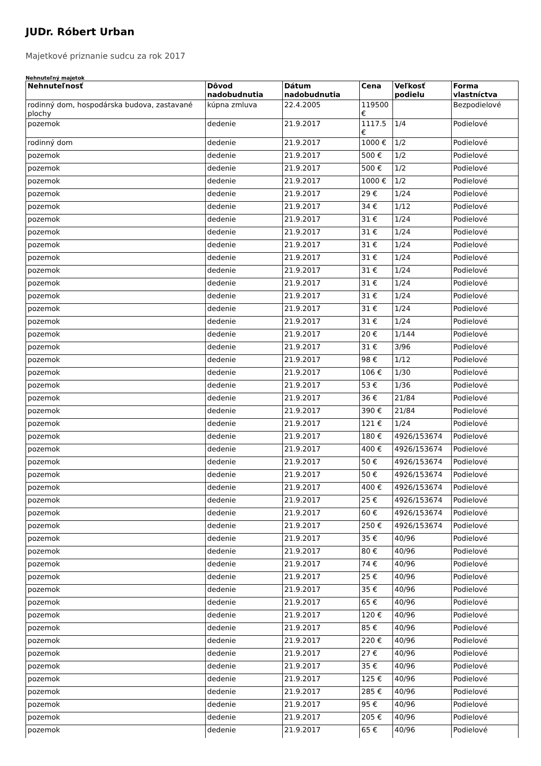JUDr. Róbert Urban
Majetkové priznanie sudcu za rok 2017
Nehnuteľný majetok
| Nehnuteľnosť | Dôvod nadobudnutia | Dátum nadobudnutia | Cena | Veľkosť podielu | Forma vlastníctva |
| --- | --- | --- | --- | --- | --- |
| rodinný dom, hospodárska budova, zastavané plochy | kúpna zmluva | 22.4.2005 | 119500 € | | Bezpodielové |
| pozemok | dedenie | 21.9.2017 | 1117.5 € | 1/4 | Podielové |
| rodinný dom | dedenie | 21.9.2017 | 1000 € | 1/2 | Podielové |
| pozemok | dedenie | 21.9.2017 | 500 € | 1/2 | Podielové |
| pozemok | dedenie | 21.9.2017 | 500 € | 1/2 | Podielové |
| pozemok | dedenie | 21.9.2017 | 1000 € | 1/2 | Podielové |
| pozemok | dedenie | 21.9.2017 | 29 € | 1/24 | Podielové |
| pozemok | dedenie | 21.9.2017 | 34 € | 1/12 | Podielové |
| pozemok | dedenie | 21.9.2017 | 31 € | 1/24 | Podielové |
| pozemok | dedenie | 21.9.2017 | 31 € | 1/24 | Podielové |
| pozemok | dedenie | 21.9.2017 | 31 € | 1/24 | Podielové |
| pozemok | dedenie | 21.9.2017 | 31 € | 1/24 | Podielové |
| pozemok | dedenie | 21.9.2017 | 31 € | 1/24 | Podielové |
| pozemok | dedenie | 21.9.2017 | 31 € | 1/24 | Podielové |
| pozemok | dedenie | 21.9.2017 | 31 € | 1/24 | Podielové |
| pozemok | dedenie | 21.9.2017 | 31 € | 1/24 | Podielové |
| pozemok | dedenie | 21.9.2017 | 31 € | 1/24 | Podielové |
| pozemok | dedenie | 21.9.2017 | 20 € | 1/144 | Podielové |
| pozemok | dedenie | 21.9.2017 | 31 € | 3/96 | Podielové |
| pozemok | dedenie | 21.9.2017 | 98 € | 1/12 | Podielové |
| pozemok | dedenie | 21.9.2017 | 106 € | 1/30 | Podielové |
| pozemok | dedenie | 21.9.2017 | 53 € | 1/36 | Podielové |
| pozemok | dedenie | 21.9.2017 | 36 € | 21/84 | Podielové |
| pozemok | dedenie | 21.9.2017 | 390 € | 21/84 | Podielové |
| pozemok | dedenie | 21.9.2017 | 121 € | 1/24 | Podielové |
| pozemok | dedenie | 21.9.2017 | 180 € | 4926/153674 | Podielové |
| pozemok | dedenie | 21.9.2017 | 400 € | 4926/153674 | Podielové |
| pozemok | dedenie | 21.9.2017 | 50 € | 4926/153674 | Podielové |
| pozemok | dedenie | 21.9.2017 | 50 € | 4926/153674 | Podielové |
| pozemok | dedenie | 21.9.2017 | 400 € | 4926/153674 | Podielové |
| pozemok | dedenie | 21.9.2017 | 25 € | 4926/153674 | Podielové |
| pozemok | dedenie | 21.9.2017 | 60 € | 4926/153674 | Podielové |
| pozemok | dedenie | 21.9.2017 | 250 € | 4926/153674 | Podielové |
| pozemok | dedenie | 21.9.2017 | 35 € | 40/96 | Podielové |
| pozemok | dedenie | 21.9.2017 | 80 € | 40/96 | Podielové |
| pozemok | dedenie | 21.9.2017 | 74 € | 40/96 | Podielové |
| pozemok | dedenie | 21.9.2017 | 25 € | 40/96 | Podielové |
| pozemok | dedenie | 21.9.2017 | 35 € | 40/96 | Podielové |
| pozemok | dedenie | 21.9.2017 | 65 € | 40/96 | Podielové |
| pozemok | dedenie | 21.9.2017 | 120 € | 40/96 | Podielové |
| pozemok | dedenie | 21.9.2017 | 85 € | 40/96 | Podielové |
| pozemok | dedenie | 21.9.2017 | 220 € | 40/96 | Podielové |
| pozemok | dedenie | 21.9.2017 | 27 € | 40/96 | Podielové |
| pozemok | dedenie | 21.9.2017 | 35 € | 40/96 | Podielové |
| pozemok | dedenie | 21.9.2017 | 125 € | 40/96 | Podielové |
| pozemok | dedenie | 21.9.2017 | 285 € | 40/96 | Podielové |
| pozemok | dedenie | 21.9.2017 | 95 € | 40/96 | Podielové |
| pozemok | dedenie | 21.9.2017 | 205 € | 40/96 | Podielové |
| pozemok | dedenie | 21.9.2017 | 65 € | 40/96 | Podielové |